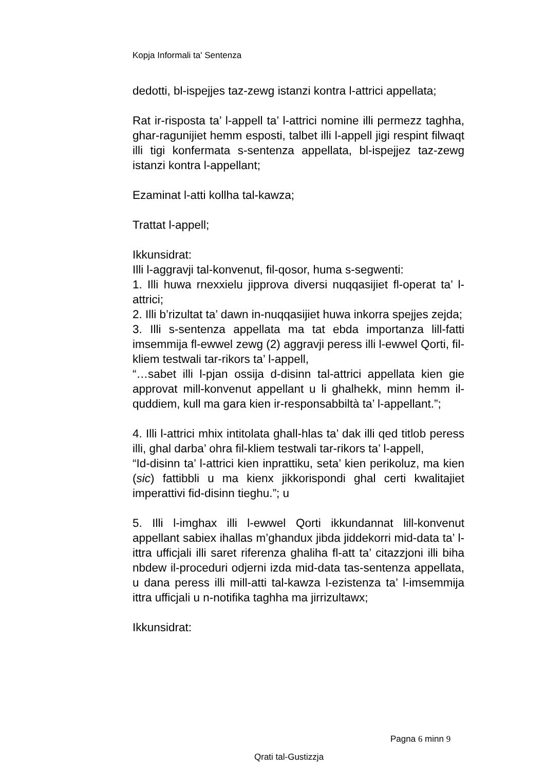Kopja Informali ta' Sentenza
dedotti, bl-ispejjes taz-zewg istanzi kontra l-attrici appellata;
Rat ir-risposta ta’ l-appell ta’ l-attrici nomine illi permezz taghha, ghar-ragunijiet hemm esposti, talbet illi l-appell jigi respint filwaqt illi tigi konfermata s-sentenza appellata, bl-ispejjez taz-zewg istanzi kontra l-appellant;
Ezaminat l-atti kollha tal-kawza;
Trattat l-appell;
Ikkunsidrat:
Illi l-aggravji tal-konvenut, fil-qosor, huma s-segwenti:
1. Illi huwa rnexxielu jipprova diversi nuqqasijiet fl-operat ta’ l-attrici;
2. Illi b’rizultat ta’ dawn in-nuqqasijiet huwa inkorra spejjes zejda;
3. Illi s-sentenza appellata ma tat ebda importanza lill-fatti imsemmija fl-ewwel zewg (2) aggravji peress illi l-ewwel Qorti, fil-kliem testwali tar-rikors ta’ l-appell,
“…sabet illi l-pjan ossija d-disinn tal-attrici appellata kien gie approvat mill-konvenut appellant u li ghalhekk, minn hemm il-quddiem, kull ma gara kien ir-responsabbiltà ta’ l-appellant.”;
4. Illi l-attrici mhix intitolata ghall-hlas ta’ dak illi qed titlob peress illi, ghal darba’ ohra fil-kliem testwali tar-rikors ta’ l-appell,
“Id-disinn ta’ l-attrici kien inprattiku, seta’ kien perikoluz, ma kien (sic) fattibbli u ma kienx jikkorispondi ghal certi kwalitajiet imperattivi fid-disinn tieghu.”; u
5. Illi l-imghax illi l-ewwel Qorti ikkundannat lill-konvenut appellant sabiex ihallas m’ghandux jibda jiddekorri mid-data ta’ l-ittra ufficjali illi saret riferenza ghaliha fl-att ta’ citazzjoni illi biha nbdew il-proceduri odjerni izda mid-data tas-sentenza appellata, u dana peress illi mill-atti tal-kawza l-ezistenza ta’ l-imsemmija ittra ufficjali u n-notifika taghha ma jirrizultawx;
Ikkunsidrat:
Pagna 6 minn 9
Qrati tal-Gustizzja